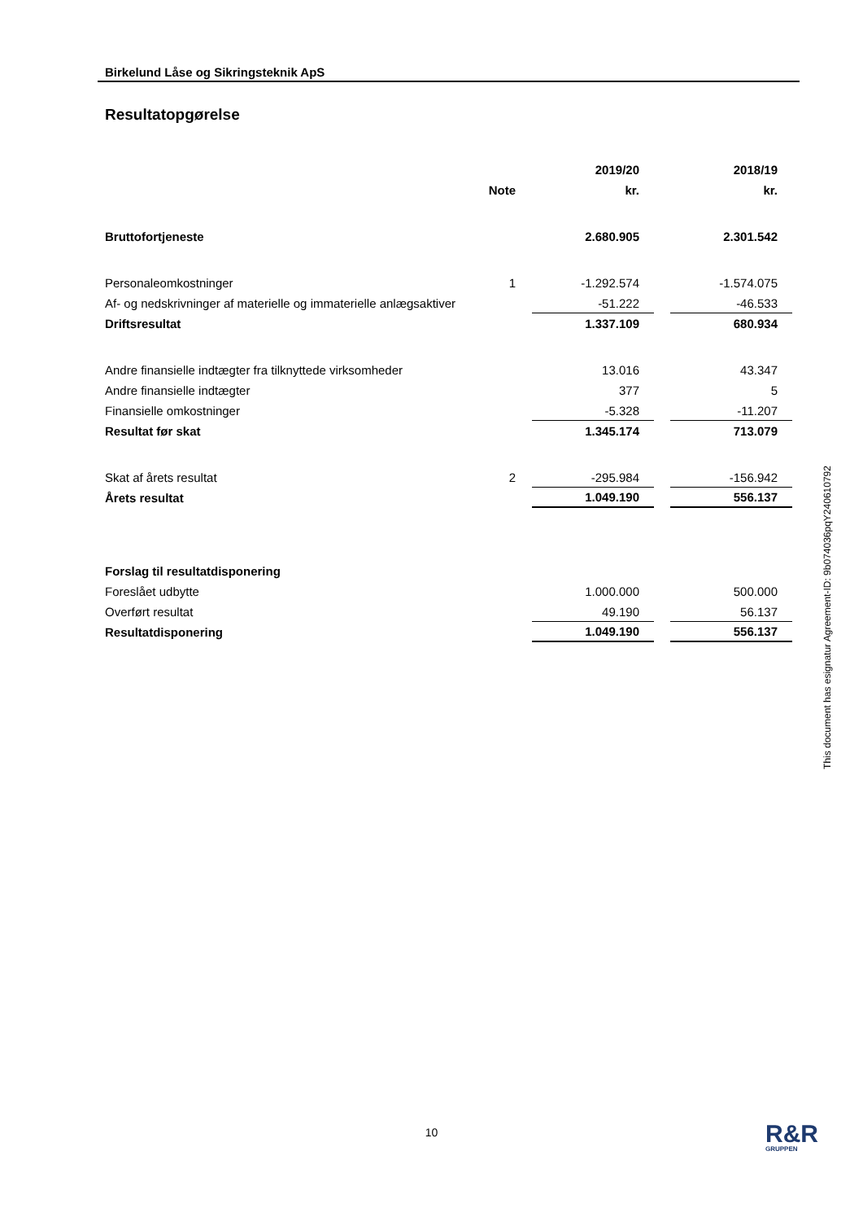Birkelund Låse og Sikringsteknik ApS
Resultatopgørelse
| | | | 2019/20 | | 2018/19 |
| | Note | | kr. | | kr. |
| Bruttofortjeneste | | | 2.680.905 | | 2.301.542 |
| Personaleomkostninger | 1 | | -1.292.574 | | -1.574.075 |
| Af- og nedskrivninger af materielle og immaterielle anlægsaktiver | | | -51.222 | | -46.533 |
| Driftsresultat | | | 1.337.109 | | 680.934 |
| Andre finansielle indtægter fra tilknyttede virksomheder | | | 13.016 | | 43.347 |
| Andre finansielle indtægter | | | 377 | | 5 |
| Finansielle omkostninger | | | -5.328 | | -11.207 |
| Resultat før skat | | | 1.345.174 | | 713.079 |
| Skat af årets resultat | 2 | | -295.984 | | -156.942 |
| Årets resultat | | | 1.049.190 | | 556.137 |
| Forslag til resultatdisponering | | | | | |
| Foreslået udbytte | | | 1.000.000 | | 500.000 |
| Overført resultat | | | 49.190 | | 56.137 |
| Resultatdisponering | | | 1.049.190 | | 556.137 |
This document has esignatur Agreement-ID: 9b074036pqY240610792
10 R&R
GRUPPEN